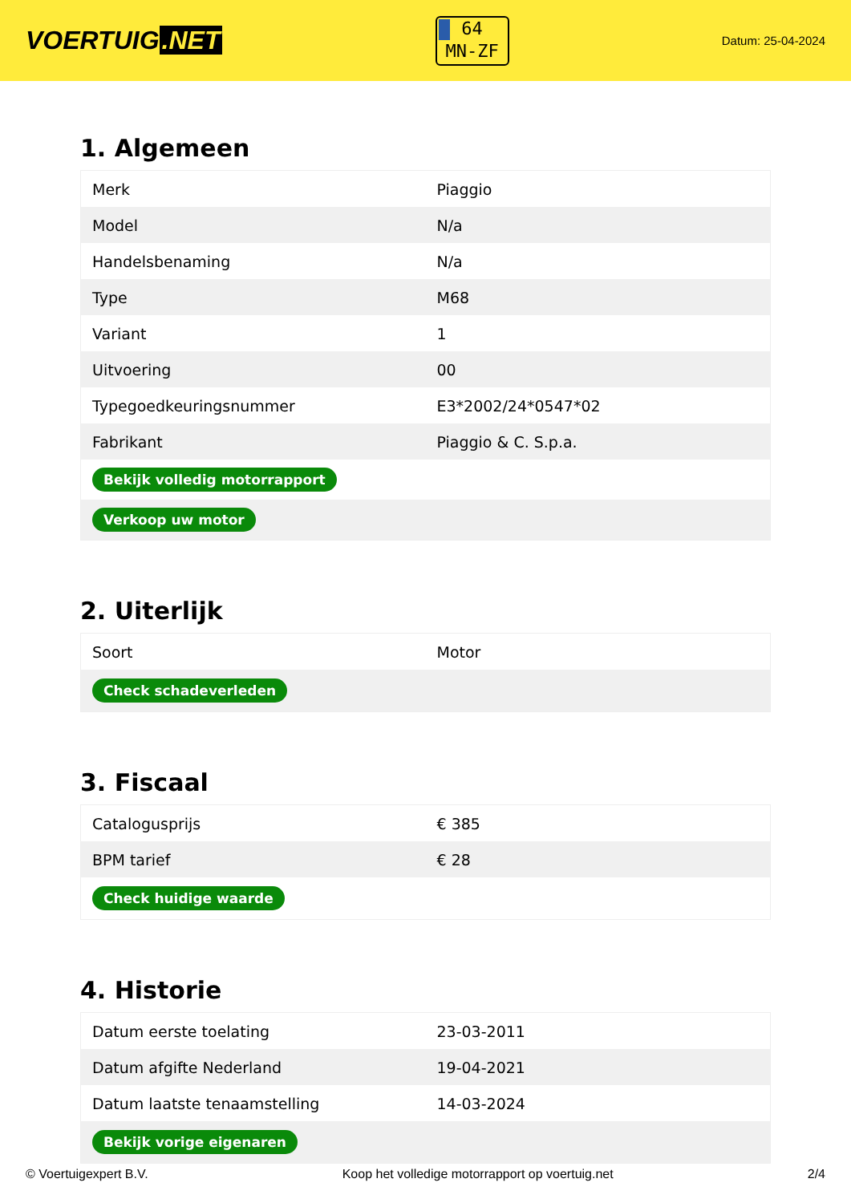VOERTUIG.NET
64
MN-ZF
Datum: 25-04-2024
1. Algemeen
| Merk | Piaggio |
| Model | N/a |
| Handelsbenaming | N/a |
| Type | M68 |
| Variant | 1 |
| Uitvoering | 00 |
| Typegoedkeuringsnummer | E3*2002/24*0547*02 |
| Fabrikant | Piaggio & C. S.p.a. |
| Bekijk volledig motorrapport | |
| Verkoop uw motor | |
2. Uiterlijk
| Soort | Motor |
| Check schadeverleden | |
3. Fiscaal
| Catalogusprijs | € 385 |
| BPM tarief | € 28 |
| Check huidige waarde | |
4. Historie
| Datum eerste toelating | 23-03-2011 |
| Datum afgifte Nederland | 19-04-2021 |
| Datum laatste tenaamstelling | 14-03-2024 |
| Bekijk vorige eigenaren | |
© Voertuigexpert B.V. Koop het volledige motorrapport op voertuig.net 2/4